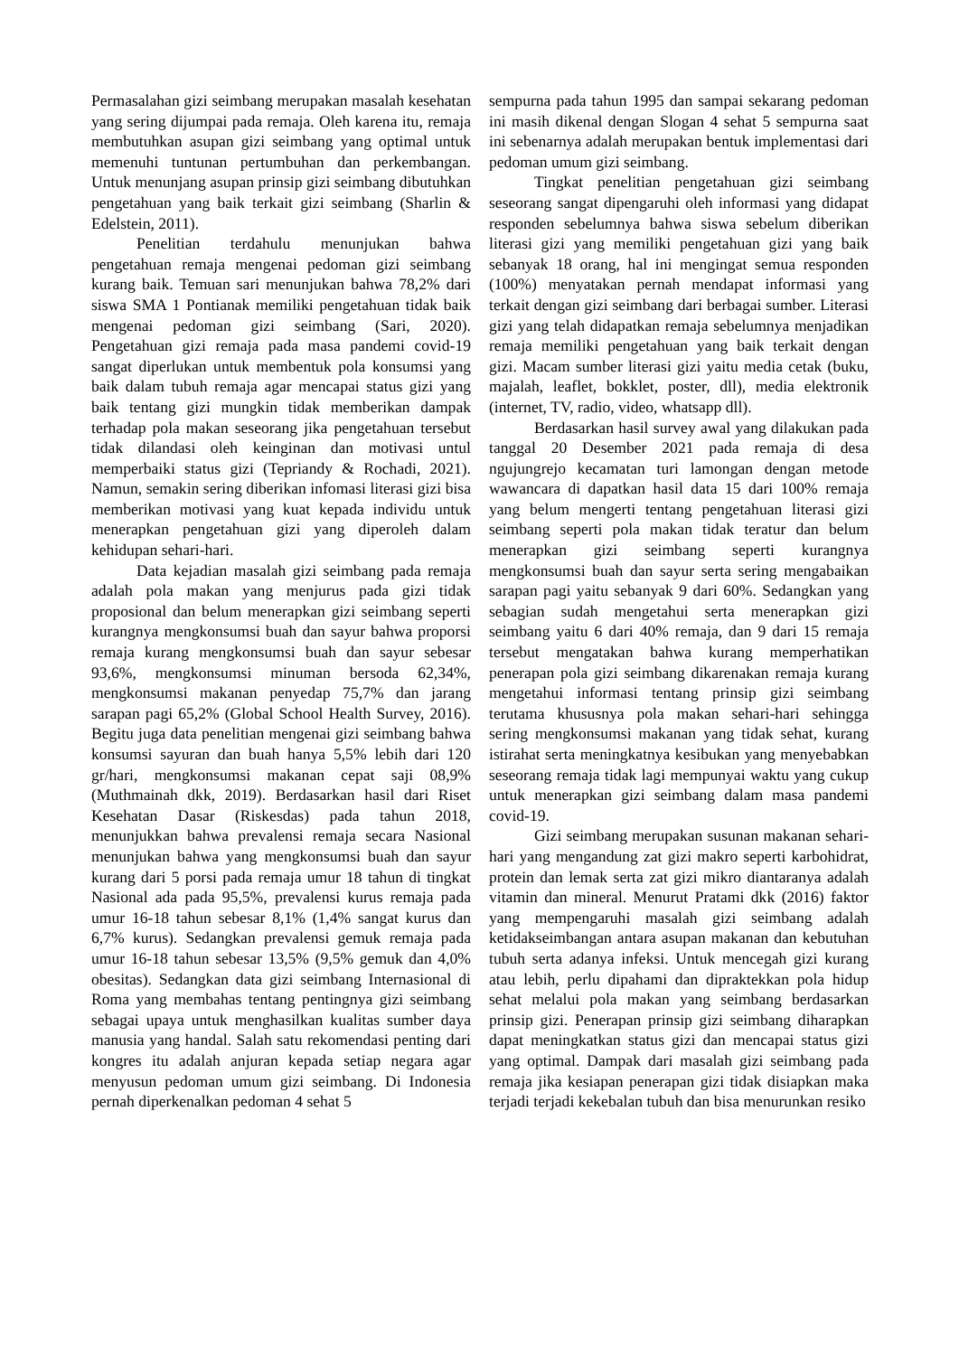Permasalahan gizi seimbang merupakan masalah kesehatan yang sering dijumpai pada remaja. Oleh karena itu, remaja membutuhkan asupan gizi seimbang yang optimal untuk memenuhi tuntunan pertumbuhan dan perkembangan. Untuk menunjang asupan prinsip gizi seimbang dibutuhkan pengetahuan yang baik terkait gizi seimbang (Sharlin & Edelstein, 2011).
Penelitian terdahulu menunjukan bahwa pengetahuan remaja mengenai pedoman gizi seimbang kurang baik. Temuan sari menunjukan bahwa 78,2% dari siswa SMA 1 Pontianak memiliki pengetahuan tidak baik mengenai pedoman gizi seimbang (Sari, 2020). Pengetahuan gizi remaja pada masa pandemi covid-19 sangat diperlukan untuk membentuk pola konsumsi yang baik dalam tubuh remaja agar mencapai status gizi yang baik tentang gizi mungkin tidak memberikan dampak terhadap pola makan seseorang jika pengetahuan tersebut tidak dilandasi oleh keinginan dan motivasi untul memperbaiki status gizi (Tepriandy & Rochadi, 2021). Namun, semakin sering diberikan infomasi literasi gizi bisa memberikan motivasi yang kuat kepada individu untuk menerapkan pengetahuan gizi yang diperoleh dalam kehidupan sehari-hari.
Data kejadian masalah gizi seimbang pada remaja adalah pola makan yang menjurus pada gizi tidak proposional dan belum menerapkan gizi seimbang seperti kurangnya mengkonsumsi buah dan sayur bahwa proporsi remaja kurang mengkonsumsi buah dan sayur sebesar 93,6%, mengkonsumsi minuman bersoda 62,34%, mengkonsumsi makanan penyedap 75,7% dan jarang sarapan pagi 65,2% (Global School Health Survey, 2016). Begitu juga data penelitian mengenai gizi seimbang bahwa konsumsi sayuran dan buah hanya 5,5% lebih dari 120 gr/hari, mengkonsumsi makanan cepat saji 08,9% (Muthmainah dkk, 2019). Berdasarkan hasil dari Riset Kesehatan Dasar (Riskesdas) pada tahun 2018, menunjukkan bahwa prevalensi remaja secara Nasional menunjukan bahwa yang mengkonsumsi buah dan sayur kurang dari 5 porsi pada remaja umur 18 tahun di tingkat Nasional ada pada 95,5%, prevalensi kurus remaja pada umur 16-18 tahun sebesar 8,1% (1,4% sangat kurus dan 6,7% kurus). Sedangkan prevalensi gemuk remaja pada umur 16-18 tahun sebesar 13,5% (9,5% gemuk dan 4,0% obesitas). Sedangkan data gizi seimbang Internasional di Roma yang membahas tentang pentingnya gizi seimbang sebagai upaya untuk menghasilkan kualitas sumber daya manusia yang handal. Salah satu rekomendasi penting dari kongres itu adalah anjuran kepada setiap negara agar menyusun pedoman umum gizi seimbang. Di Indonesia pernah diperkenalkan pedoman 4 sehat 5
sempurna pada tahun 1995 dan sampai sekarang pedoman ini masih dikenal dengan Slogan 4 sehat 5 sempurna saat ini sebenarnya adalah merupakan bentuk implementasi dari pedoman umum gizi seimbang.
Tingkat penelitian pengetahuan gizi seimbang seseorang sangat dipengaruhi oleh informasi yang didapat responden sebelumnya bahwa siswa sebelum diberikan literasi gizi yang memiliki pengetahuan gizi yang baik sebanyak 18 orang, hal ini mengingat semua responden (100%) menyatakan pernah mendapat informasi yang terkait dengan gizi seimbang dari berbagai sumber. Literasi gizi yang telah didapatkan remaja sebelumnya menjadikan remaja memiliki pengetahuan yang baik terkait dengan gizi. Macam sumber literasi gizi yaitu media cetak (buku, majalah, leaflet, bokklet, poster, dll), media elektronik (internet, TV, radio, video, whatsapp dll).
Berdasarkan hasil survey awal yang dilakukan pada tanggal 20 Desember 2021 pada remaja di desa ngujungrejo kecamatan turi lamongan dengan metode wawancara di dapatkan hasil data 15 dari 100% remaja yang belum mengerti tentang pengetahuan literasi gizi seimbang seperti pola makan tidak teratur dan belum menerapkan gizi seimbang seperti kurangnya mengkonsumsi buah dan sayur serta sering mengabaikan sarapan pagi yaitu sebanyak 9 dari 60%. Sedangkan yang sebagian sudah mengetahui serta menerapkan gizi seimbang yaitu 6 dari 40% remaja, dan 9 dari 15 remaja tersebut mengatakan bahwa kurang memperhatikan penerapan pola gizi seimbang dikarenakan remaja kurang mengetahui informasi tentang prinsip gizi seimbang terutama khususnya pola makan sehari-hari sehingga sering mengkonsumsi makanan yang tidak sehat, kurang istirahat serta meningkatnya kesibukan yang menyebabkan seseorang remaja tidak lagi mempunyai waktu yang cukup untuk menerapkan gizi seimbang dalam masa pandemi covid-19.
Gizi seimbang merupakan susunan makanan sehari-hari yang mengandung zat gizi makro seperti karbohidrat, protein dan lemak serta zat gizi mikro diantaranya adalah vitamin dan mineral. Menurut Pratami dkk (2016) faktor yang mempengaruhi masalah gizi seimbang adalah ketidakseimbangan antara asupan makanan dan kebutuhan tubuh serta adanya infeksi. Untuk mencegah gizi kurang atau lebih, perlu dipahami dan dipraktekkan pola hidup sehat melalui pola makan yang seimbang berdasarkan prinsip gizi. Penerapan prinsip gizi seimbang diharapkan dapat meningkatkan status gizi dan mencapai status gizi yang optimal. Dampak dari masalah gizi seimbang pada remaja jika kesiapan penerapan gizi tidak disiapkan maka terjadi terjadi kekebalan tubuh dan bisa menurunkan resiko